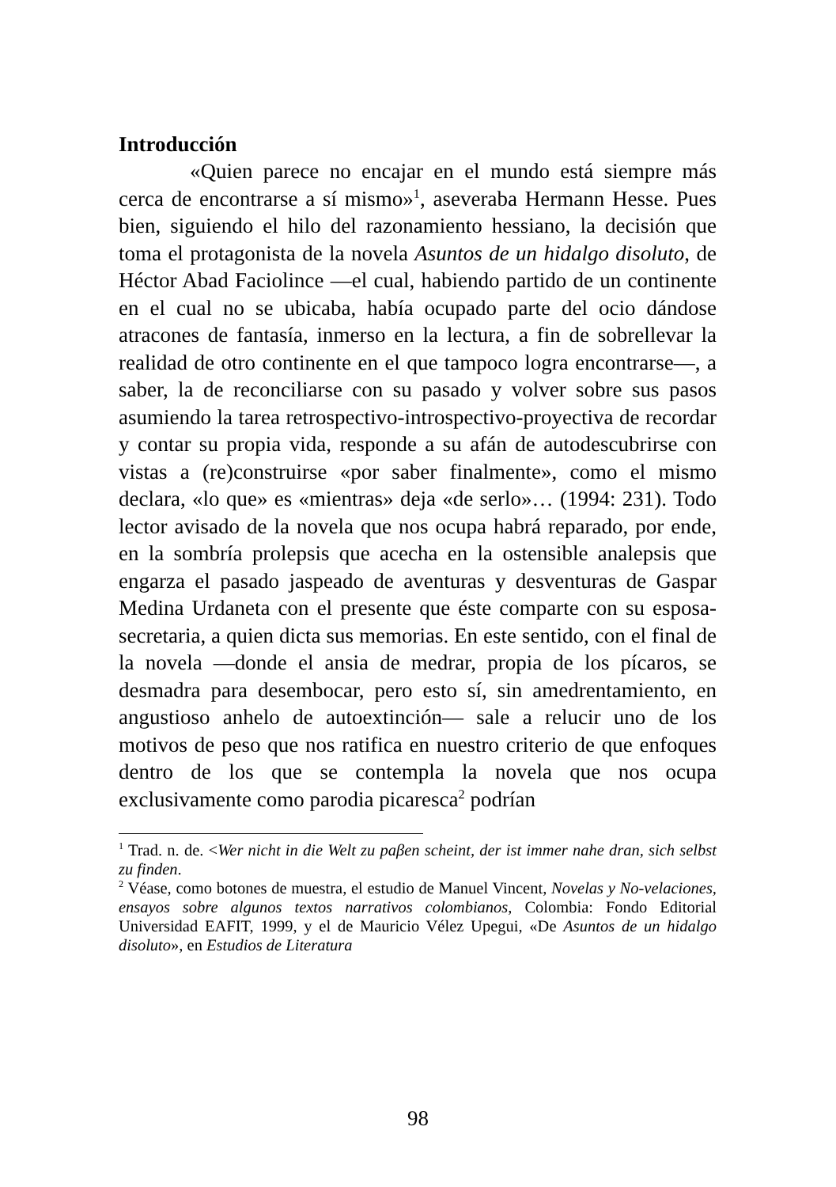Introducción
«Quien parece no encajar en el mundo está siempre más cerca de encontrarse a sí mismo»<sup>1</sup>, aseveraba Hermann Hesse. Pues bien, siguiendo el hilo del razonamiento hessiano, la decisión que toma el protagonista de la novela Asuntos de un hidalgo disoluto, de Héctor Abad Faciolince —el cual, habiendo partido de un continente en el cual no se ubicaba, había ocupado parte del ocio dándose atracones de fantasía, inmerso en la lectura, a fin de sobrellevar la realidad de otro continente en el que tampoco logra encontrarse—, a saber, la de reconciliarse con su pasado y volver sobre sus pasos asumiendo la tarea retrospectivo-introspectivo-proyectiva de recordar y contar su propia vida, responde a su afán de autodescubrirse con vistas a (re)construirse «por saber finalmente», como el mismo declara, «lo que» es «mientras» deja «de serlo»… (1994: 231). Todo lector avisado de la novela que nos ocupa habrá reparado, por ende, en la sombría prolepsis que acecha en la ostensible analepsis que engarza el pasado jaspeado de aventuras y desventuras de Gaspar Medina Urdaneta con el presente que éste comparte con su esposa-secretaria, a quien dicta sus memorias. En este sentido, con el final de la novela —donde el ansia de medrar, propia de los pícaros, se desmadra para desembocar, pero esto sí, sin amedrentamiento, en angustioso anhelo de autoextinción— sale a relucir uno de los motivos de peso que nos ratifica en nuestro criterio de que enfoques dentro de los que se contempla la novela que nos ocupa exclusivamente como parodia picaresca<sup>2</sup> podrían
<sup>1</sup> Trad. n. de. <Wer nicht in die Welt zu paβen scheint, der ist immer nahe dran, sich selbst zu finden.
<sup>2</sup> Véase, como botones de muestra, el estudio de Manuel Vincent, Novelas y No-velaciones, ensayos sobre algunos textos narrativos colombianos, Colombia: Fondo Editorial Universidad EAFIT, 1999, y el de Mauricio Vélez Upegui, «De Asuntos de un hidalgo disoluto», en Estudios de Literatura
98